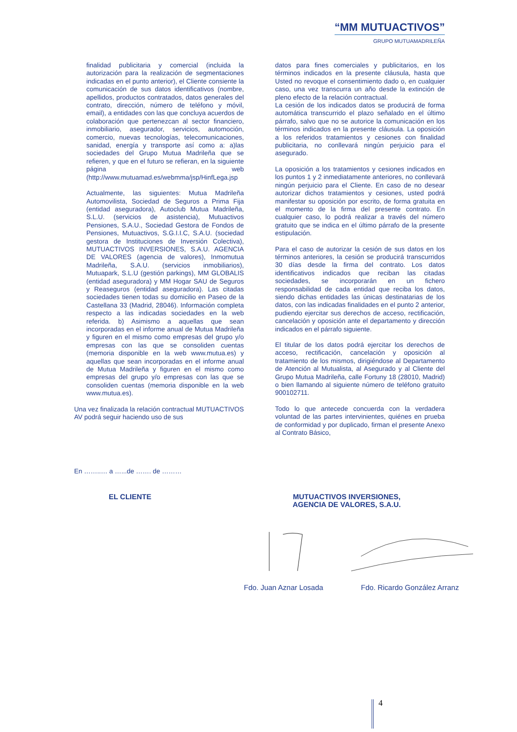“MM MUTUACTIVOS”
GRUPO MUTUAMADRILEÑA
finalidad publicitaria y comercial (incluida la autorización para la realización de segmentaciones indicadas en el punto anterior), el Cliente consiente la comunicación de sus datos identificativos (nombre, apellidos, productos contratados, datos generales del contrato, dirección, número de teléfono y móvil, email), a entidades con las que concluya acuerdos de colaboración que pertenezcan al sector financiero, inmobiliario, asegurador, servicios, automoción, comercio, nuevas tecnologías, telecomunicaciones, sanidad, energía y transporte así como a: a)las sociedades del Grupo Mutua Madrileña que se refieren, y que en el futuro se refieran, en la siguiente página web (http://www.mutuamad.es/webmma/jsp/HinfLega.jsp
Actualmente, las siguientes: Mutua Madrileña Automovilista, Sociedad de Seguros a Prima Fija (entidad aseguradora), Autoclub Mutua Madrileña, S.L.U. (servicios de asistencia), Mutuactivos Pensiones, S.A.U., Sociedad Gestora de Fondos de Pensiones, Mutuactivos, S.G.I.I.C, S.A.U. (sociedad gestora de Instituciones de Inversión Colectiva), MUTUACTIVOS INVERSIONES, S.A.U. AGENCIA DE VALORES (agencia de valores), Inmomutua Madrileña, S.A.U. (servicios inmobiliarios), Mutuapark, S.L.U (gestión parkings), MM GLOBALIS (entidad aseguradora) y MM Hogar SAU de Seguros y Reaseguros (entidad aseguradora). Las citadas sociedades tienen todas su domicilio en Paseo de la Castellana 33 (Madrid, 28046). Información completa respecto a las indicadas sociedades en la web referida. b) Asimismo a aquellas que sean incorporadas en el informe anual de Mutua Madrileña y figuren en el mismo como empresas del grupo y/o empresas con las que se consoliden cuentas (memoria disponible en la web www.mutua.es) y aquellas que sean incorporadas en el informe anual de Mutua Madrileña y figuren en el mismo como empresas del grupo y/o empresas con las que se consoliden cuentas (memoria disponible en la web www.mutua.es).
Una vez finalizada la relación contractual MUTUACTIVOS AV podrá seguir haciendo uso de sus
datos para fines comerciales y publicitarios, en los términos indicados en la presente cláusula, hasta que Usted no revoque el consentimiento dado o, en cualquier caso, una vez transcurra un año desde la extinción de pleno efecto de la relación contractual.
La cesión de los indicados datos se producirá de forma automática transcurrido el plazo señalado en el último párrafo, salvo que no se autorice la comunicación en los términos indicados en la presente cláusula. La oposición a los referidos tratamientos y cesiones con finalidad publicitaria, no conllevará ningún perjuicio para el asegurado.
La oposición a los tratamientos y cesiones indicados en los puntos 1 y 2 inmediatamente anteriores, no conllevará ningún perjuicio para el Cliente. En caso de no desear autorizar dichos tratamientos y cesiones, usted podrá manifestar su oposición por escrito, de forma gratuita en el momento de la firma del presente contrato. En cualquier caso, lo podrá realizar a través del número gratuito que se indica en el último párrafo de la presente estipulación.
Para el caso de autorizar la cesión de sus datos en los términos anteriores, la cesión se producirá transcurridos 30 días desde la firma del contrato. Los datos identificativos indicados que reciban las citadas sociedades, se incorporarán en un fichero responsabilidad de cada entidad que reciba los datos, siendo dichas entidades las únicas destinatarias de los datos, con las indicadas finalidades en el punto 2 anterior, pudiendo ejercitar sus derechos de acceso, rectificación, cancelación y oposición ante el departamento y dirección indicados en el párrafo siguiente.
El titular de los datos podrá ejercitar los derechos de acceso, rectificación, cancelación y oposición al tratamiento de los mismos, dirigiéndose al Departamento de Atención al Mutualista, al Asegurado y al Cliente del Grupo Mutua Madrileña, calle Fortuny 18 (28010, Madrid) o bien llamando al siguiente número de teléfono gratuito 900102711.
Todo lo que antecede concuerda con la verdadera voluntad de las partes intervinientes, quiénes en prueba de conformidad y por duplicado, firman el presente Anexo al Contrato Básico,
En ……..… a …...de ……. de ………
EL CLIENTE
MUTUACTIVOS INVERSIONES,
AGENCIA DE VALORES, S.A.U.
Fdo. Juan Aznar Losada Fdo. Ricardo González Arranz
4